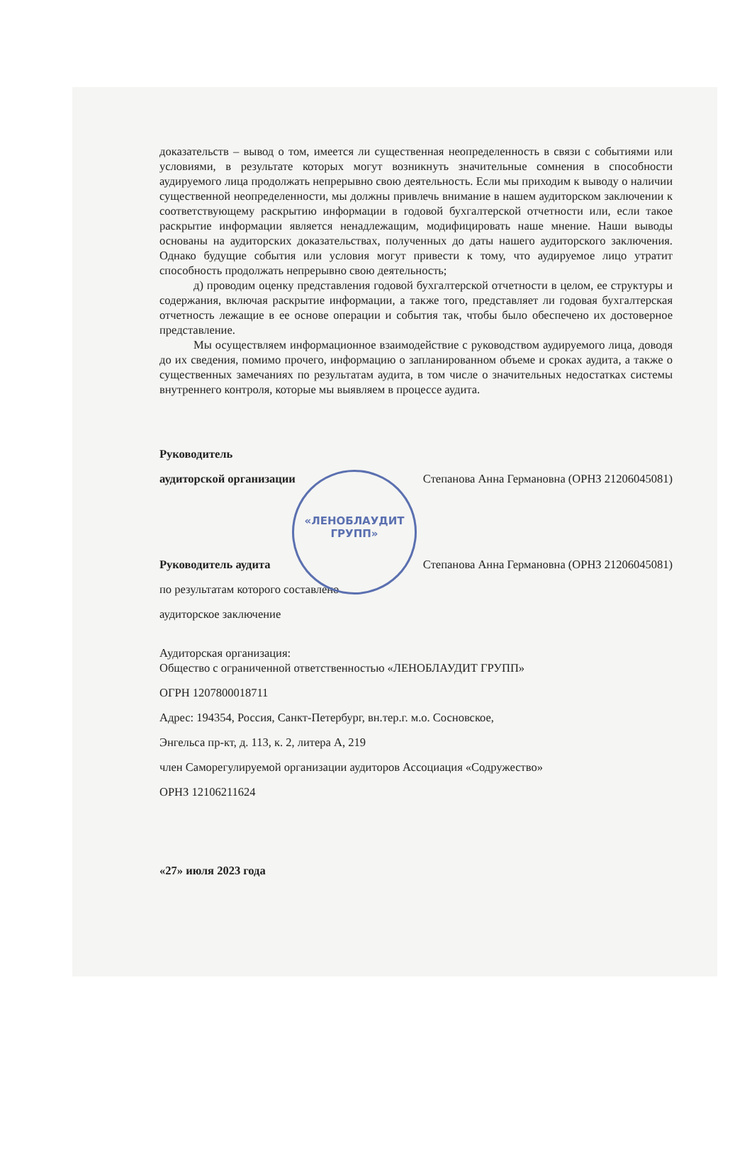«ЛЕНОБЛАУДИТ
ГРУПП»
доказательств – вывод о том, имеется ли существенная неопределенность в связи с событиями или условиями, в результате которых могут возникнуть значительные сомнения в способности аудируемого лица продолжать непрерывно свою деятельность. Если мы приходим к выводу о наличии существенной неопределенности, мы должны привлечь внимание в нашем аудиторском заключении к соответствующему раскрытию информации в годовой бухгалтерской отчетности или, если такое раскрытие информации является ненадлежащим, модифицировать наше мнение. Наши выводы основаны на аудиторских доказательствах, полученных до даты нашего аудиторского заключения. Однако будущие события или условия могут привести к тому, что аудируемое лицо утратит способность продолжать непрерывно свою деятельность;
д) проводим оценку представления годовой бухгалтерской отчетности в целом, ее структуры и содержания, включая раскрытие информации, а также того, представляет ли годовая бухгалтерская отчетность лежащие в ее основе операции и события так, чтобы было обеспечено их достоверное представление.
Мы осуществляем информационное взаимодействие с руководством аудируемого лица, доводя до их сведения, помимо прочего, информацию о запланированном объеме и сроках аудита, а также о существенных замечаниях по результатам аудита, в том числе о значительных недостатках системы внутреннего контроля, которые мы выявляем в процессе аудита.
Руководитель
аудиторской организации Степанова Анна Германовна (ОРНЗ 21206045081)
Руководитель аудита Степанова Анна Германовна (ОРНЗ 21206045081)
по результатам которого составлено
аудиторское заключение
Аудиторская организация:
Общество с ограниченной ответственностью «ЛЕНОБЛАУДИТ ГРУПП»
ОГРН 1207800018711
Адрес: 194354, Россия, Санкт-Петербург, вн.тер.г. м.о. Сосновское,
Энгельса пр-кт, д. 113, к. 2, литера А, 219
член Саморегулируемой организации аудиторов Ассоциация «Содружество»
ОРНЗ 12106211624
«27» июля 2023 года